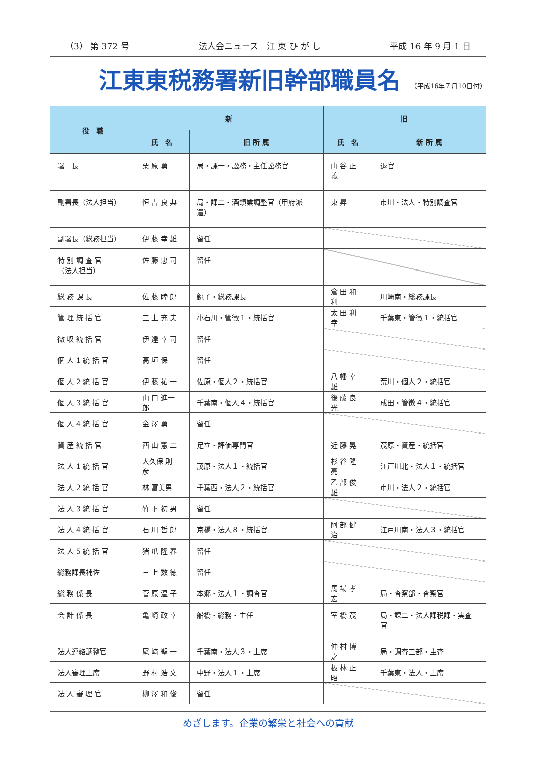（3） 第 372 号 法人会ニュース　江 東 ひ が し 平成 16 年 9 月 1 日
江東東税務署新旧幹部職員名
（平成16年７月10日付）
| 役 職 | 新 | | 旧 | |
| --- | --- | --- | --- | --- |
| | 氏 名 | 旧 所 属 | 氏 名 | 新 所 属 |
| 署 長 | 栗 原 勇 | 局・課一・訟務・主任訟務官 | 山 谷 正 義 | 退官 |
| 副署長（法人担当） | 恒 吉 良 典 | 局・課二・酒類業調整官（甲府派遣） | 東 昇 | 市川・法人・特別調査官 |
| 副署長（総務担当） | 伊 藤 幸 雄 | 留任 | | |
| 特 別 調 査 官 （法人担当） | 佐 藤 忠 司 | 留任 | | |
| 総 務 課 長 | 佐 藤 睦 郎 | 銚子・総務課長 | 倉 田 和 利 | 川崎南・総務課長 |
| 管 理 統 括 官 | 三 上 充 夫 | 小石川・管徴１・統括官 | 太 田 利 幸 | 千葉東・管徴１・統括官 |
| 徴 収 統 括 官 | 伊 達 幸 司 | 留任 | | |
| 個 人 1 統 括 官 | 高 垣 保 | 留任 | | |
| 個 人 2 統 括 官 | 伊 藤 祐 一 | 佐原・個人２・統括官 | 八 幡 幸 雄 | 荒川・個人２・統括官 |
| 個 人 3 統 括 官 | 山 口 進一郎 | 千葉南・個人４・統括官 | 後 藤 良 光 | 成田・管徴４・統括官 |
| 個 人 4 統 括 官 | 金 澤 勇 | 留任 | | |
| 資 産 統 括 官 | 西 山 憲 二 | 足立・評価専門官 | 近 藤 晃 | 茂原・資産・統括官 |
| 法 人 1 統 括 官 | 大久保 則 彦 | 茂原・法人１・統括官 | 杉 谷 隆 亮 | 江戸川北・法人１・統括官 |
| 法 人 2 統 括 官 | 林 富美男 | 千葉西・法人２・統括官 | 乙 部 俊 雄 | 市川・法人２・統括官 |
| 法 人 3 統 括 官 | 竹 下 初 男 | 留任 | | |
| 法 人 4 統 括 官 | 石 川 哲 郎 | 京橋・法人８・統括官 | 阿 部 健 治 | 江戸川南・法人３・統括官 |
| 法 人 5 統 括 官 | 猪 爪 隆 春 | 留任 | | |
| 総務課長補佐 | 三 上 数 徳 | 留任 | | |
| 総 務 係 長 | 菅 原 温 子 | 本郷・法人１・調査官 | 馬 場 孝 宏 | 局・査察部・査察官 |
| 会 計 係 長 | 亀 崎 政 幸 | 船橋・総務・主任 | 室 橋 茂 | 局・課二・法人課税課・実査官 |
| 法人連絡調整官 | 尾 﨑 聖 一 | 千葉南・法人３・上席 | 仲 村 博 之 | 局・調査三部・主査 |
| 法人審理上席 | 野 村 浩 文 | 中野・法人１・上席 | 板 林 正 昭 | 千葉東・法人・上席 |
| 法 人 審 理 官 | 柳 澤 和 俊 | 留任 | | |
めざします。企業の繁栄と社会への貢献